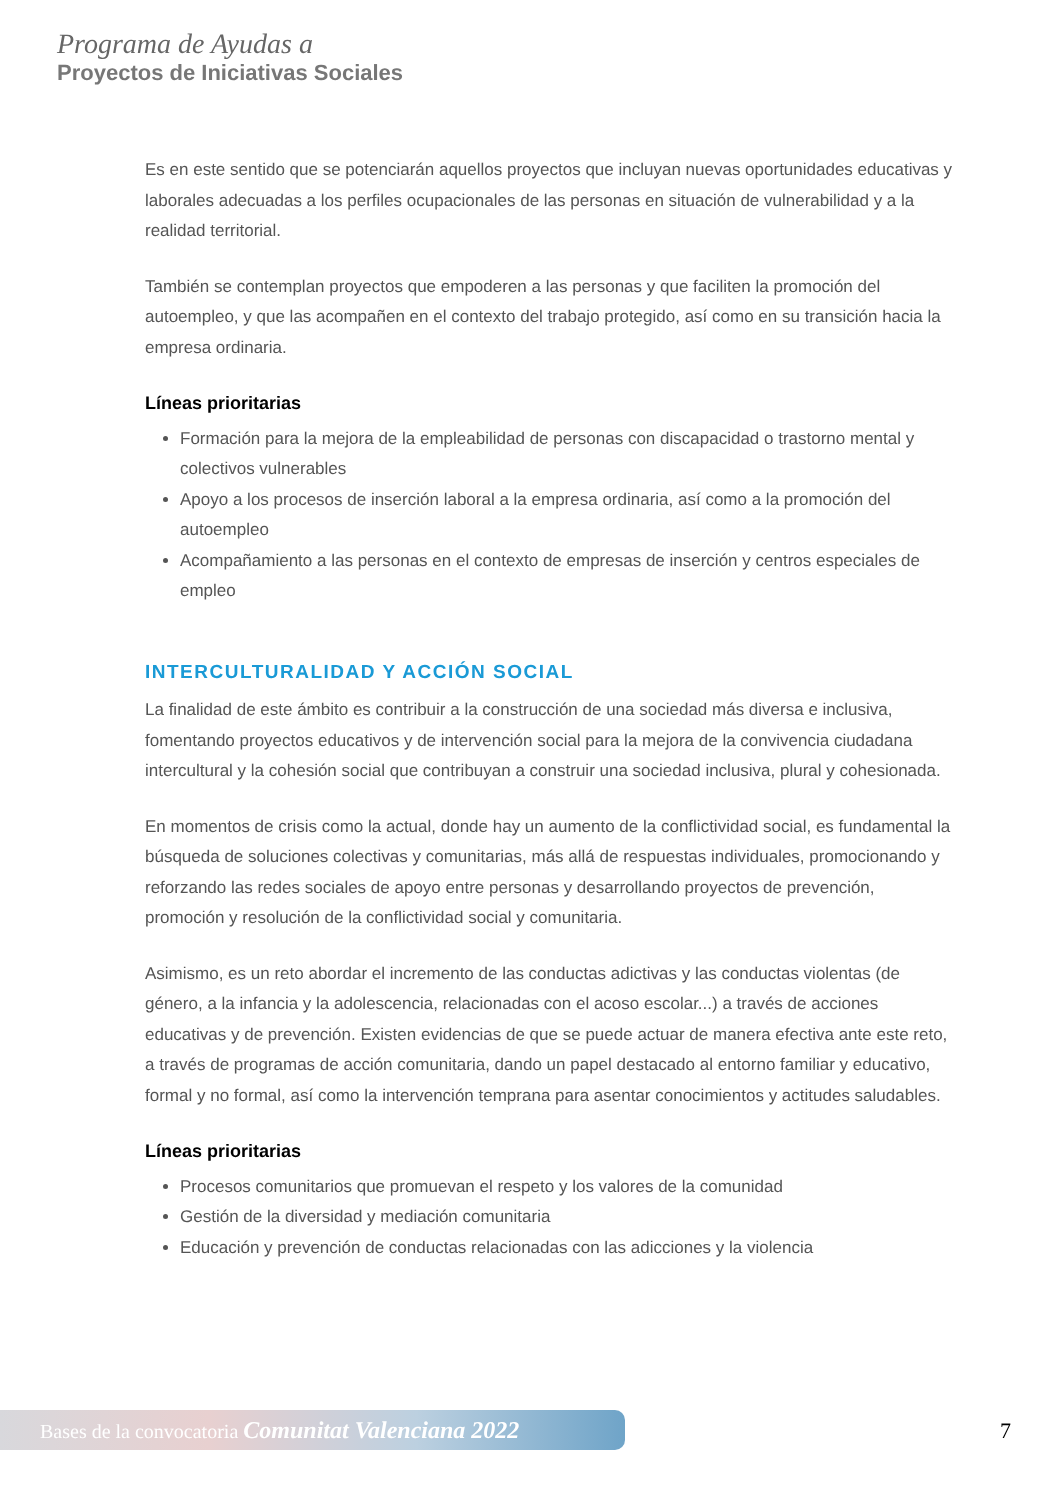Programa de Ayudas a
Proyectos de Iniciativas Sociales
Es en este sentido que se potenciarán aquellos proyectos que incluyan nuevas oportunidades educativas y laborales adecuadas a los perfiles ocupacionales de las personas en situación de vulnerabilidad y a la realidad territorial.
También se contemplan proyectos que empoderen a las personas y que faciliten la promoción del autoempleo, y que las acompañen en el contexto del trabajo protegido, así como en su transición hacia la empresa ordinaria.
Líneas prioritarias
Formación para la mejora de la empleabilidad de personas con discapacidad o trastorno mental y colectivos vulnerables
Apoyo a los procesos de inserción laboral a la empresa ordinaria, así como a la promoción del autoempleo
Acompañamiento a las personas en el contexto de empresas de inserción y centros especiales de empleo
INTERCULTURALIDAD Y ACCIÓN SOCIAL
La finalidad de este ámbito es contribuir a la construcción de una sociedad más diversa e inclusiva, fomentando proyectos educativos y de intervención social para la mejora de la convivencia ciudadana intercultural y la cohesión social que contribuyan a construir una sociedad inclusiva, plural y cohesionada.
En momentos de crisis como la actual, donde hay un aumento de la conflictividad social, es fundamental la búsqueda de soluciones colectivas y comunitarias, más allá de respuestas individuales, promocionando y reforzando las redes sociales de apoyo entre personas y desarrollando proyectos de prevención, promoción y resolución de la conflictividad social y comunitaria.
Asimismo, es un reto abordar el incremento de las conductas adictivas y las conductas violentas (de género, a la infancia y la adolescencia, relacionadas con el acoso escolar...) a través de acciones educativas y de prevención. Existen evidencias de que se puede actuar de manera efectiva ante este reto, a través de programas de acción comunitaria, dando un papel destacado al entorno familiar y educativo, formal y no formal, así como la intervención temprana para asentar conocimientos y actitudes saludables.
Líneas prioritarias
Procesos comunitarios que promuevan el respeto y los valores de la comunidad
Gestión de la diversidad y mediación comunitaria
Educación y prevención de conductas relacionadas con las adicciones y la violencia
Bases de la convocatoria Comunitat Valenciana 2022 7